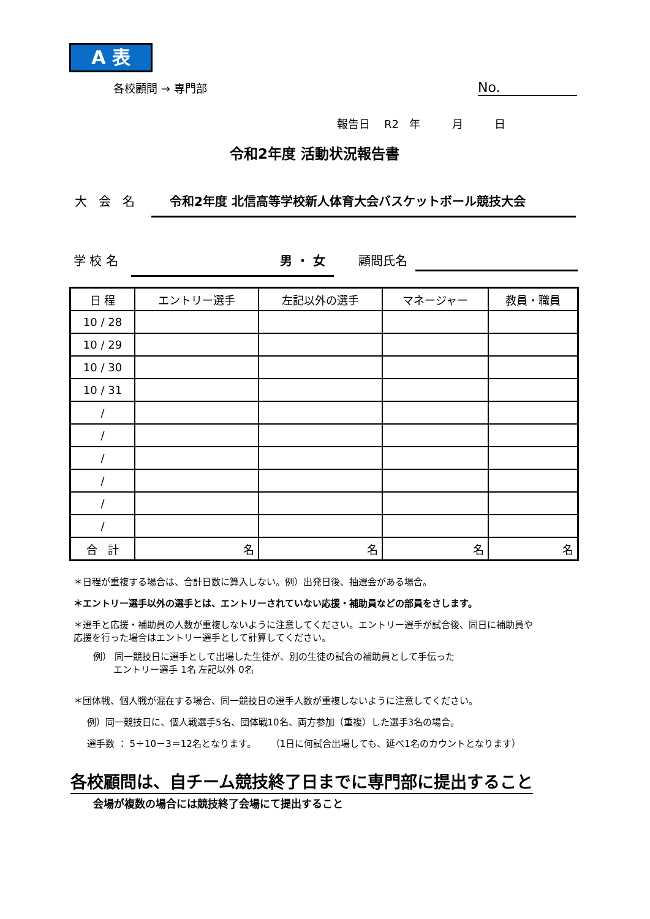A 表
各校顧問 → 専門部 No.
報告日 R2 年 月 日
令和2年度 活動状況報告書
大 会 名 令和2年度 北信高等学校新人体育大会バスケットボール競技大会
学 校 名 男 ・ 女 顧問氏名
| 日 程 | エントリー選手 | 左記以外の選手 | マネージャー | 教員・職員 |
| --- | --- | --- | --- | --- |
| 10 / 28 | | | | |
| 10 / 29 | | | | |
| 10 / 30 | | | | |
| 10 / 31 | | | | |
| / | | | | |
| / | | | | |
| / | | | | |
| / | | | | |
| / | | | | |
| / | | | | |
| 合 計 | 名 | 名 | 名 | 名 |
＊日程が重複する場合は、合計日数に算入しない。例）出発日後、抽選会がある場合。
＊エントリー選手以外の選手とは、エントリーされていない応援・補助員などの部員をさします。
＊選手と応援・補助員の人数が重複しないように注意してください。エントリー選手が試合後、同日に補助員や
応援を行った場合はエントリー選手として計算してください。
例） 同一競技日に選手として出場した生徒が、別の生徒の試合の補助員として手伝った
エントリー選手 1名 左記以外 0名
＊団体戦、個人戦が混在する場合、同一競技日の選手人数が重複しないように注意してください。
例）同一競技日に、個人戦選手5名、団体戦10名、両方参加（重複）した選手3名の場合。
選手数 ： 5＋10－3＝12名となります。 （1日に何試合出場しても、延べ1名のカウントとなります）
各校顧問は、自チーム競技終了日までに専門部に提出すること
会場が複数の場合には競技終了会場にて提出すること